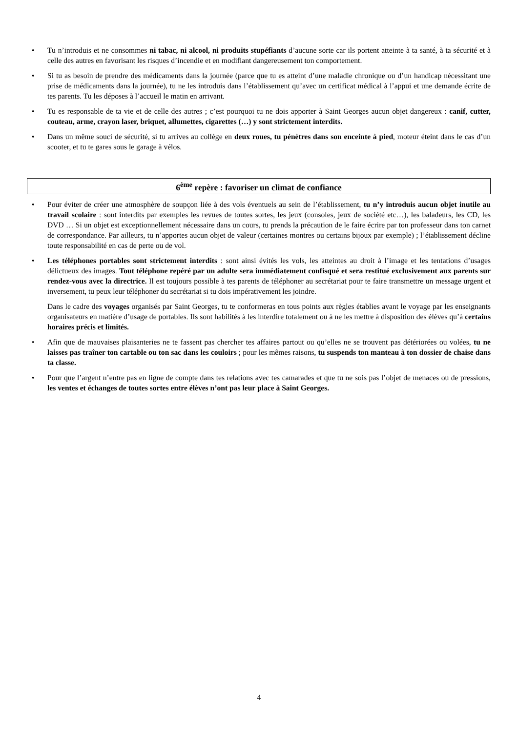• Tu n’introduis et ne consommes ni tabac, ni alcool, ni produits stupéfiants d’aucune sorte car ils portent atteinte à ta santé, à ta sécurité et à celle des autres en favorisant les risques d’incendie et en modifiant dangereusement ton comportement.
• Si tu as besoin de prendre des médicaments dans la journée (parce que tu es atteint d’une maladie chronique ou d’un handicap nécessitant une prise de médicaments dans la journée), tu ne les introduis dans l’établissement qu’avec un certificat médical à l’appui et une demande écrite de tes parents. Tu les déposes à l’accueil le matin en arrivant.
• Tu es responsable de ta vie et de celle des autres ; c’est pourquoi tu ne dois apporter à Saint Georges aucun objet dangereux : canif, cutter, couteau, arme, crayon laser, briquet, allumettes, cigarettes (…) y sont strictement interdits.
• Dans un même souci de sécurité, si tu arrives au collège en deux roues, tu pénètres dans son enceinte à pied, moteur éteint dans le cas d’un scooter, et tu te gares sous le garage à vélos.
6<sup>ème</sup> repère : favoriser un climat de confiance
• Pour éviter de créer une atmosphère de soupçon liée à des vols éventuels au sein de l’établissement, tu n’y introduis aucun objet inutile au travail scolaire : sont interdits par exemples les revues de toutes sortes, les jeux (consoles, jeux de société etc…), les baladeurs, les CD, les DVD … Si un objet est exceptionnellement nécessaire dans un cours, tu prends la précaution de le faire écrire par ton professeur dans ton carnet de correspondance. Par ailleurs, tu n’apportes aucun objet de valeur (certaines montres ou certains bijoux par exemple) ; l’établissement décline toute responsabilité en cas de perte ou de vol.
• Les téléphones portables sont strictement interdits : sont ainsi évités les vols, les atteintes au droit à l’image et les tentations d’usages délictueux des images. Tout téléphone repéré par un adulte sera immédiatement confisqué et sera restitué exclusivement aux parents sur rendez-vous avec la directrice. Il est toujours possible à tes parents de téléphoner au secrétariat pour te faire transmettre un message urgent et inversement, tu peux leur téléphoner du secrétariat si tu dois impérativement les joindre.
Dans le cadre des voyages organisés par Saint Georges, tu te conformeras en tous points aux règles établies avant le voyage par les enseignants organisateurs en matière d’usage de portables. Ils sont habilités à les interdire totalement ou à ne les mettre à disposition des élèves qu’à certains horaires précis et limités.
• Afin que de mauvaises plaisanteries ne te fassent pas chercher tes affaires partout ou qu’elles ne se trouvent pas détériorées ou volées, tu ne laisses pas traîner ton cartable ou ton sac dans les couloirs ; pour les mêmes raisons, tu suspends ton manteau à ton dossier de chaise dans ta classe.
• Pour que l’argent n’entre pas en ligne de compte dans tes relations avec tes camarades et que tu ne sois pas l’objet de menaces ou de pressions, les ventes et échanges de toutes sortes entre élèves n’ont pas leur place à Saint Georges.
4